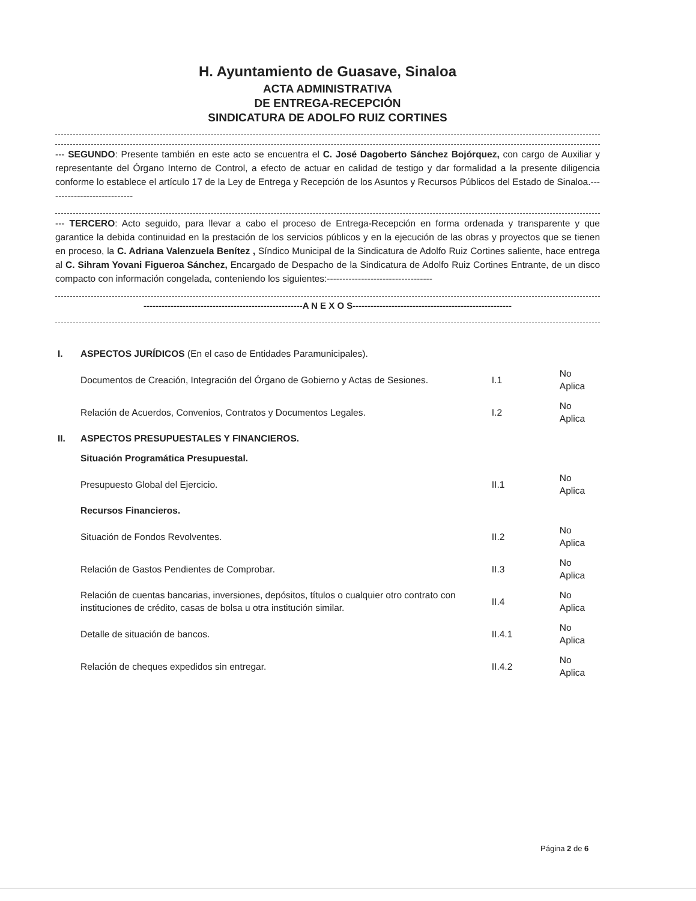H. Ayuntamiento de Guasave, Sinaloa
ACTA ADMINISTRATIVA
DE ENTREGA-RECEPCIÓN
SINDICATURA DE ADOLFO RUIZ CORTINES
--- SEGUNDO: Presente también en este acto se encuentra el C. José Dagoberto Sánchez Bojórquez, con cargo de Auxiliar y representante del Órgano Interno de Control, a efecto de actuar en calidad de testigo y dar formalidad a la presente diligencia conforme lo establece el artículo 17 de la Ley de Entrega y Recepción de los Asuntos y Recursos Públicos del Estado de Sinaloa.----------------------------
--- TERCERO: Acto seguido, para llevar a cabo el proceso de Entrega-Recepción en forma ordenada y transparente y que garantice la debida continuidad en la prestación de los servicios públicos y en la ejecución de las obras y proyectos que se tienen en proceso, la C. Adriana Valenzuela Benítez , Síndico Municipal de la Sindicatura de Adolfo Ruiz Cortines saliente, hace entrega al C. Sihram Yovani Figueroa Sánchez, Encargado de Despacho de la Sindicatura de Adolfo Ruiz Cortines Entrante, de un disco compacto con información congelada, conteniendo los siguientes:----------------------------------
-----------------------------------------------------A N E X O S-----------------------------------------------------
| I. | ASPECTOS JURÍDICOS (En el caso de Entidades Paramunicipales). | | |
| | Documentos de Creación, Integración del Órgano de Gobierno y Actas de Sesiones. | I.1 | No Aplica |
| | Relación de Acuerdos, Convenios, Contratos y Documentos Legales. | I.2 | No Aplica |
| II. | ASPECTOS PRESUPUESTALES Y FINANCIEROS. | | |
| | Situación Programática Presupuestal. | | |
| | Presupuesto Global del Ejercicio. | II.1 | No Aplica |
| | Recursos Financieros. | | |
| | Situación de Fondos Revolventes. | II.2 | No Aplica |
| | Relación de Gastos Pendientes de Comprobar. | II.3 | No Aplica |
| | Relación de cuentas bancarias, inversiones, depósitos, títulos o cualquier otro contrato con instituciones de crédito, casas de bolsa u otra institución similar. | II.4 | No Aplica |
| | Detalle de situación de bancos. | II.4.1 | No Aplica |
| | Relación de cheques expedidos sin entregar. | II.4.2 | No Aplica |
Página 2 de 6